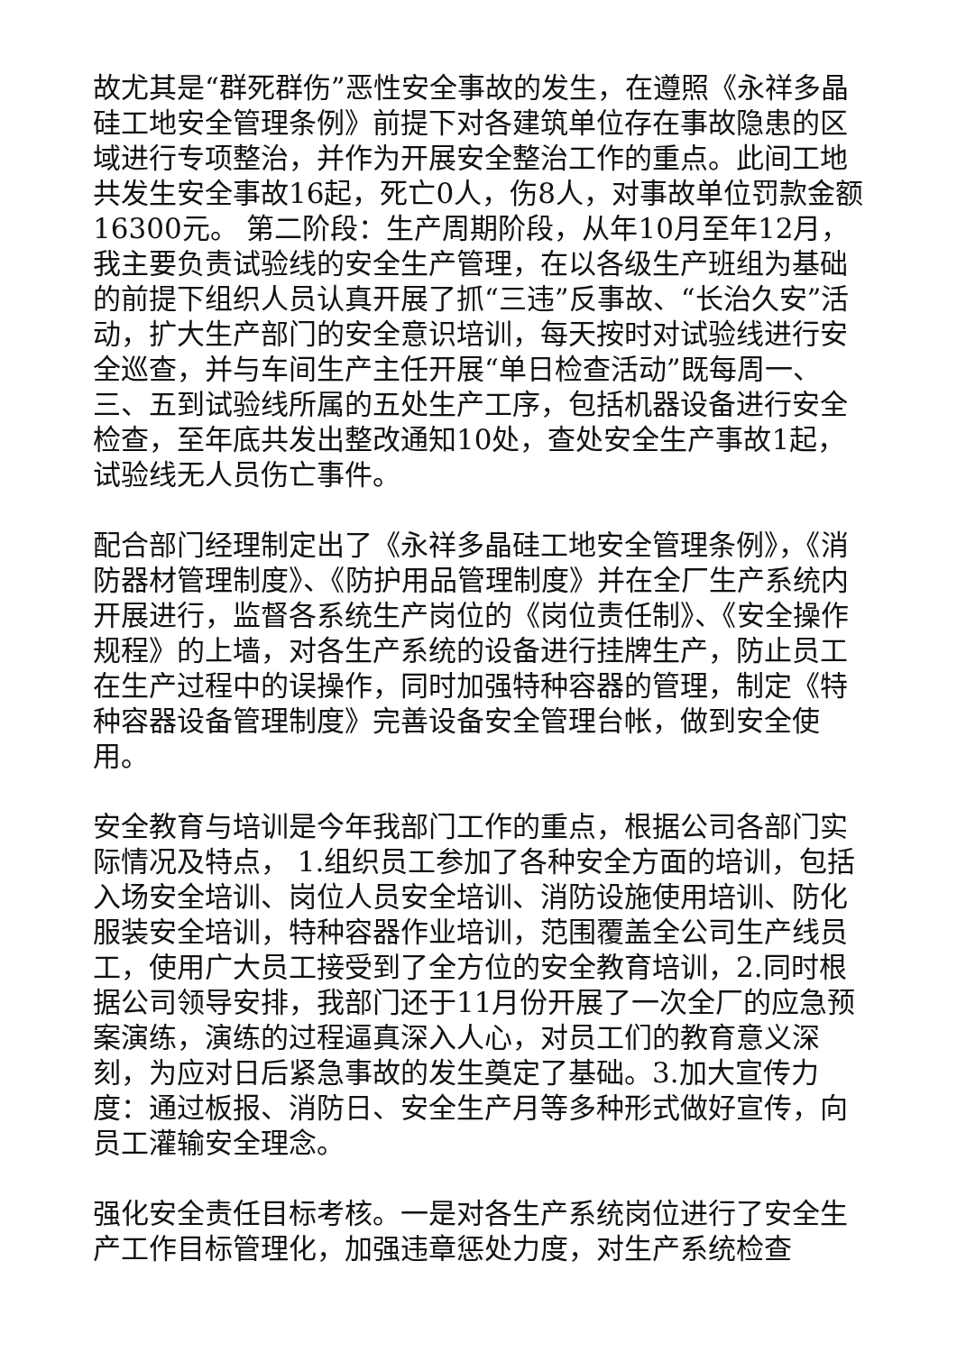故尤其是“群死群伤”恶性安全事故的发生，在遵照《永祥多晶硅工地安全管理条例》前提下对各建筑单位存在事故隐患的区域进行专项整治，并作为开展安全整治工作的重点。此间工地共发生安全事故16起，死亡0人，伤8人，对事故单位罚款金额16300元。 第二阶段：生产周期阶段，从年10月至年12月，我主要负责试验线的安全生产管理，在以各级生产班组为基础的前提下组织人员认真开展了抓“三违”反事故、“长治久安”活动，扩大生产部门的安全意识培训，每天按时对试验线进行安全巡查，并与车间生产主任开展“单日检查活动”既每周一、三、五到试验线所属的五处生产工序，包括机器设备进行安全检查，至年底共发出整改通知10处，查处安全生产事故1起，试验线无人员伤亡事件。
配合部门经理制定出了《永祥多晶硅工地安全管理条例》，《消防器材管理制度》、《防护用品管理制度》并在全厂生产系统内开展进行，监督各系统生产岗位的《岗位责任制》、《安全操作规程》的上墙，对各生产系统的设备进行挂牌生产，防止员工在生产过程中的误操作，同时加强特种容器的管理，制定《特种容器设备管理制度》完善设备安全管理台帐，做到安全使用。
安全教育与培训是今年我部门工作的重点，根据公司各部门实际情况及特点， 1.组织员工参加了各种安全方面的培训，包括入场安全培训、岗位人员安全培训、消防设施使用培训、防化服装安全培训，特种容器作业培训，范围覆盖全公司生产线员工，使用广大员工接受到了全方位的安全教育培训，2.同时根据公司领导安排，我部门还于11月份开展了一次全厂的应急预案演练，演练的过程逼真深入人心，对员工们的教育意义深刻，为应对日后紧急事故的发生奠定了基础。3.加大宣传力度：通过板报、消防日、安全生产月等多种形式做好宣传，向员工灌输安全理念。
强化安全责任目标考核。一是对各生产系统岗位进行了安全生产工作目标管理化，加强违章惩处力度，对生产系统检查